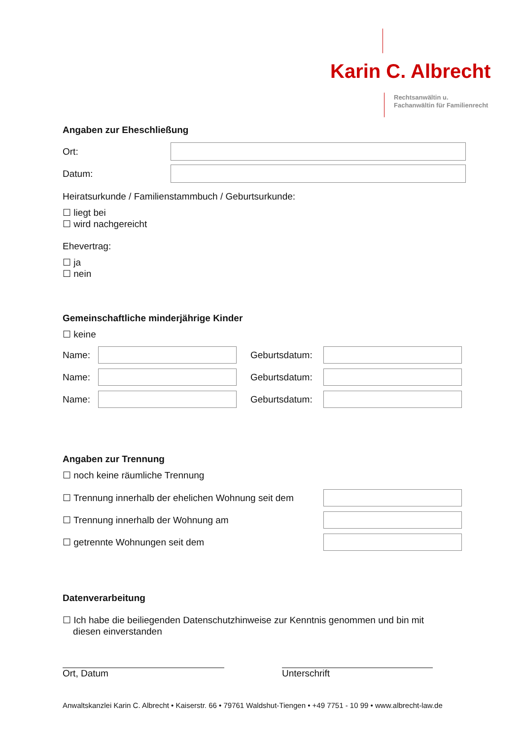Karin C. Albrecht
Rechtsanwältin u.
Fachanwältin für Familienrecht
Angaben zur Eheschließung
Ort:
Datum:
Heiratsurkunde / Familienstammbuch / Geburtsurkunde:
☐ liegt bei
☐ wird nachgereicht
Ehevertrag:
☐ ja
☐ nein
Gemeinschaftliche minderjährige Kinder
☐ keine
Name:
Geburtsdatum:
Name:
Geburtsdatum:
Name:
Geburtsdatum:
Angaben zur Trennung
☐ noch keine räumliche Trennung
☐ Trennung innerhalb der ehelichen Wohnung seit dem
☐ Trennung innerhalb der Wohnung am
☐ getrennte Wohnungen seit dem
Datenverarbeitung
☐ Ich habe die beiliegenden Datenschutzhinweise zur Kenntnis genommen und bin mit
diesen einverstanden
Ort, Datum Unterschrift
Anwaltskanzlei Karin C. Albrecht • Kaiserstr. 66 • 79761 Waldshut-Tiengen • +49 7751 - 10 99 • www.albrecht-law.de